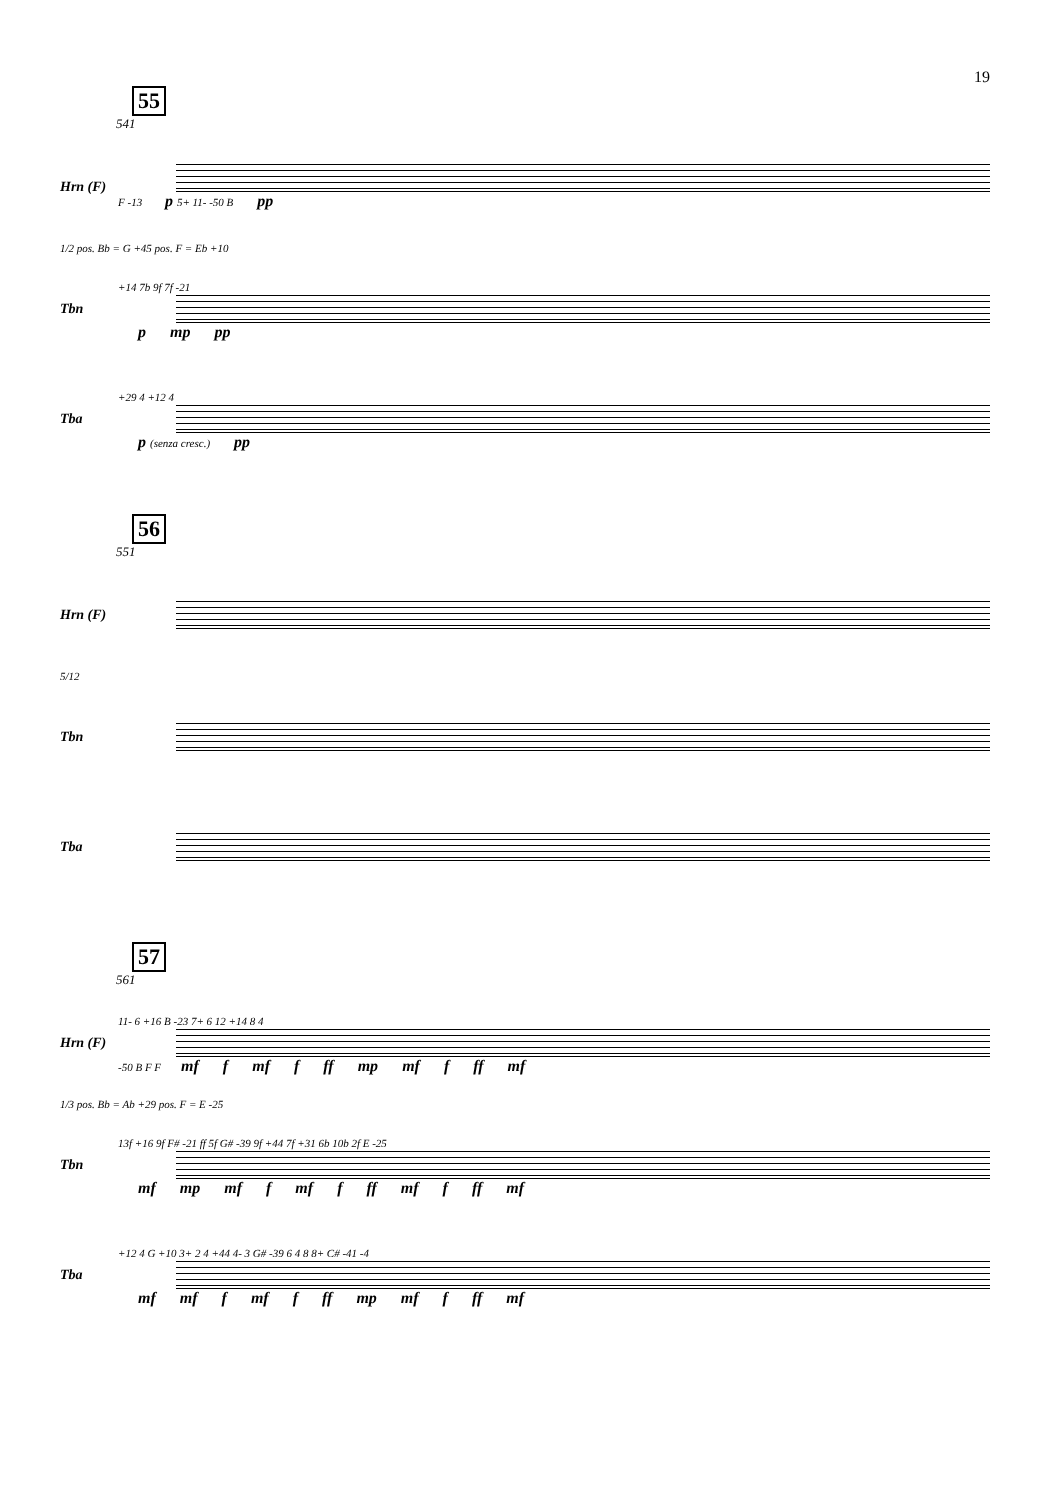19
55
541
Hrn (F)
F -13 p 5+ 11- -50 B pp
1/2 pos. Bb = G +45 pos. F = Eb +10
Tbn
+14 7b 9f 7f -21
p mp pp
Tba
+29 4 +12 4
p (senza cresc.) pp
56
551
Hrn (F)
5/12
Tbn
Tba
57
561
Hrn (F)
11- 6 +16 B -23 7+ 6 12 +14 8 4
-50 B F F mf f mf f ff mp mf f ff mf
1/3 pos. Bb = Ab +29 pos. F = E -25
Tbn
13f +16 9f F# -21 ff 5f G# -39 9f +44 7f +31 6b 10b 2f E -25
mf mp mf f mf f ff mf f ff mf
Tba
+12 4 G +10 3+ 2 4 +44 4- 3 G# -39 6 4 8 8+ C# -41 -4
mf mf f mf f ff mp mf f ff mf